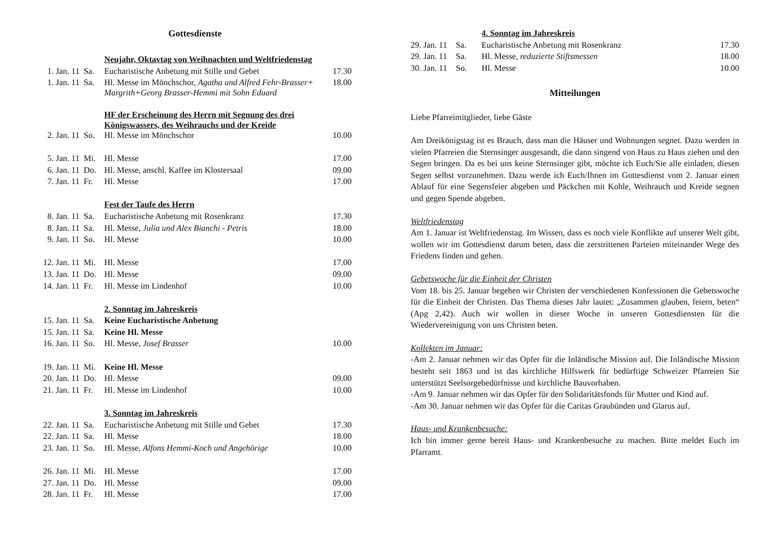Gottesdienste
| | | Neujahr, Oktavtag von Weihnachten und Weltfriedenstag | |
| 1. Jan. 11 | Sa. | Eucharistische Anbetung mit Stille und Gebet | 17.30 |
| 1. Jan. 11 | Sa. | Hl. Messe im Mönchschor, Agatha und Alfred Fehr-Brasser+ Margrith+Georg Brasser-Hemmi mit Sohn Eduard | 18.00 |
| | | HF der Erscheinung des Herrn mit Segnung des drei Königswassers, des Weihrauchs und der Kreide | |
| 2. Jan. 11 | So. | Hl. Messe im Mönchschor | 10.00 |
| 5. Jan. 11 | Mi. | Hl. Messe | 17.00 |
| 6. Jan. 11 | Do. | Hl. Messe, anschl. Kaffee im Klostersaal | 09.00 |
| 7. Jan. 11 | Fr. | Hl. Messe | 17.00 |
| | | Fest der Taufe des Herrn | |
| 8. Jan. 11 | Sa. | Eucharistische Anbetung mit Rosenkranz | 17.30 |
| 8. Jan. 11 | Sa. | Hl. Messe, Julia und Alex Bianchi - Petris | 18.00 |
| 9. Jan. 11 | So. | Hl. Messe | 10.00 |
| 12. Jan. 11 | Mi. | Hl. Messe | 17.00 |
| 13. Jan. 11 | Do. | Hl. Messe | 09.00 |
| 14. Jan. 11 | Fr. | Hl. Messe im Lindenhof | 10.00 |
| | | 2. Sonntag im Jahreskreis | |
| 15. Jan. 11 | Sa. | Keine Eucharistische Anbetung | |
| 15. Jan. 11 | Sa. | Keine Hl. Messe | |
| 16. Jan. 11 | So. | Hl. Messe, Josef Brasser | 10.00 |
| 19. Jan. 11 | Mi. | Keine Hl. Messe | |
| 20. Jan. 11 | Do. | Hl. Messe | 09.00 |
| 21. Jan. 11 | Fr. | Hl. Messe im Lindenhof | 10.00 |
| | | 3. Sonntag im Jahreskreis | |
| 22. Jan. 11 | Sa. | Eucharistische Anbetung mit Stille und Gebet | 17.30 |
| 22. Jan. 11 | Sa. | Hl. Messe | 18.00 |
| 23. Jan. 11 | So. | Hl. Messe, Alfons Hemmi-Koch und Angehörige | 10.00 |
| 26. Jan. 11 | Mi. | Hl. Messe | 17.00 |
| 27. Jan. 11 | Do. | Hl. Messe | 09.00 |
| 28. Jan. 11 | Fr. | Hl. Messe | 17.00 |
| | | 4. Sonntag im Jahreskreis | |
| 29. Jan. 11 | Sa. | Eucharistische Anbetung mit Rosenkranz | 17.30 |
| 29. Jan. 11 | Sa. | Hl. Messe, reduzierte Stiftsmessen | 18.00 |
| 30. Jan. 11 | So. | Hl. Messe | 10.00 |
Mitteilungen
Liebe Pfarreimitglieder, liebe Gäste
Am Dreikönigstag ist es Brauch, dass man die Häuser und Wohnungen segnet. Dazu werden in vielen Pfarreien die Sternsinger ausgesandt, die dann singend von Haus zu Haus ziehen und den Segen bringen. Da es bei uns keine Sternsinger gibt, möchte ich Euch/Sie alle einladen, diesen Segen selbst vorzunehmen. Dazu werde ich Euch/Ihnen im Gottesdienst vom 2. Januar einen Ablauf für eine Segensfeier abgeben und Päckchen mit Kohle, Weihrauch und Kreide segnen und gegen Spende abgeben.
Weltfriedenstag
Am 1. Januar ist Weltfriedenstag. Im Wissen, dass es noch viele Konflikte auf unserer Welt gibt, wollen wir im Gottesdienst darum beten, dass die zerstrittenen Parteien miteinander Wege des Friedens finden und gehen.
Gebetswoche für die Einheit der Christen
Vom 18. bis 25. Januar begehen wir Christen der verschiedenen Konfessionen die Gebetswoche für die Einheit der Christen. Das Thema dieses Jahr lautet: „Zusammen glauben, feiern, beten“ (Apg 2,42). Auch wir wollen in dieser Woche in unseren Gottesdiensten für die Wiedervereinigung von uns Christen beten.
Kollekten im Januar:
-Am 2. Januar nehmen wir das Opfer für die Inländische Mission auf. Die Inländische Mission besteht seit 1863 und ist das kirchliche Hilfswerk für bedürftige Schweizer Pfarreien Sie unterstützt Seelsorgebedürfnisse und kirchliche Bauvorhaben.
-Am 9. Januar nehmen wir das Opfer für den Solidaritätsfonds für Mutter und Kind auf.
-Am 30. Januar nehmen wir das Opfer für die Caritas Graubünden und Glarus auf.
Haus- und Krankenbesuche:
Ich bin immer gerne bereit Haus- und Krankenbesuche zu machen. Bitte meldet Euch im Pfarramt.